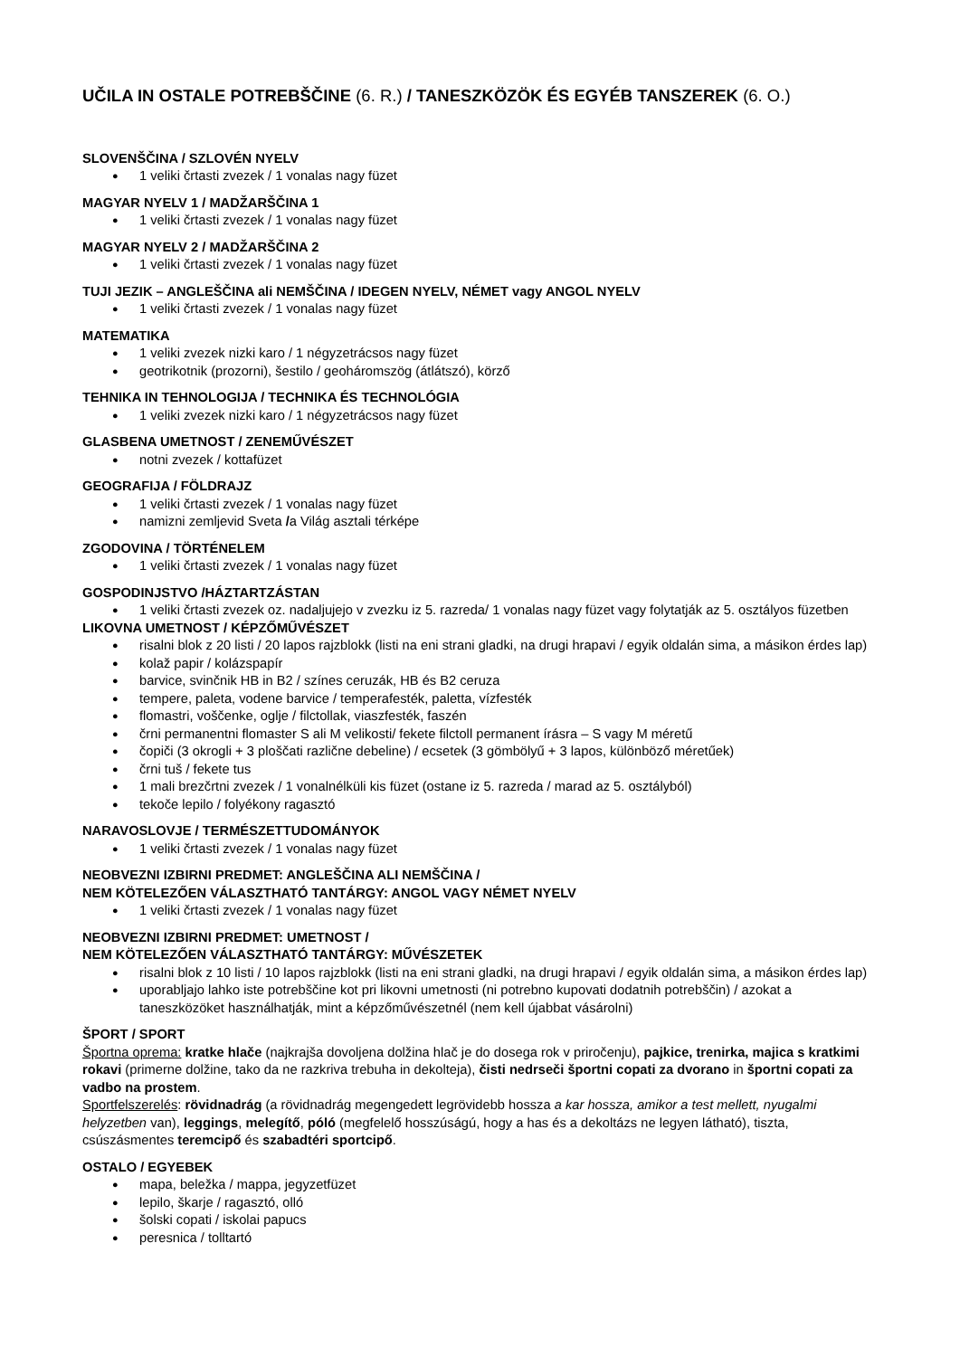UČILA IN OSTALE POTREBŠČINE (6. R.) / TANESZKÖZÖK ÉS EGYÉB TANSZEREK (6. O.)
SLOVENŠČINA / SZLOVÉN NYELV
1 veliki črtasti zvezek / 1 vonalas nagy füzet
MAGYAR NYELV 1 / MADŽARŠČINA 1
1 veliki črtasti zvezek / 1 vonalas nagy füzet
MAGYAR NYELV 2 / MADŽARŠČINA 2
1 veliki črtasti zvezek / 1 vonalas nagy füzet
TUJI JEZIK – ANGLEŠČINA ali NEMŠČINA / IDEGEN NYELV, NÉMET vagy ANGOL NYELV
1 veliki črtasti zvezek / 1 vonalas nagy füzet
MATEMATIKA
1 veliki zvezek nizki karo / 1 négyzetrácsos nagy füzet
geotrikotnik (prozorni), šestilo / geoháromszög (átlátszó), körző
TEHNIKA IN TEHNOLOGIJA / TECHNIKA ÉS TECHNOLÓGIA
1 veliki zvezek nizki karo / 1 négyzetrácsos nagy füzet
GLASBENA UMETNOST / ZENEMŰVÉSZET
notni zvezek / kottafüzet
GEOGRAFIJA / FÖLDRAJZ
1 veliki črtasti zvezek / 1 vonalas nagy füzet
namizni zemljevid Sveta /a Világ asztali térképe
ZGODOVINA / TÖRTÉNELEM
1 veliki črtasti zvezek / 1 vonalas nagy füzet
GOSPODINJSTVO /HÁZTARTZÁSTAN
1 veliki črtasti zvezek oz. nadaljujejo v zvezku iz 5. razreda/ 1 vonalas nagy füzet vagy folytatják az 5. osztályos füzetben
LIKOVNA UMETNOST / KÉPZŐMŰVÉSZET
risalni blok z 20 listi / 20 lapos rajzblokk (listi na eni strani gladki, na drugi hrapavi / egyik oldalán sima, a másikon érdes lap)
kolaž papir / kolázspapír
barvice, svinčnik HB in B2 / színes ceruzák, HB és B2 ceruza
tempere, paleta, vodene barvice / temperafesték, paletta, vízfesték
flomastri, voščenke, oglje / filctollak, viaszfesték, faszén
črni permanentni flomaster S ali M velikosti/ fekete filctoll permanent írásra – S vagy M méretű
čopiči (3 okrogli + 3 ploščati različne debeline) / ecsetek (3 gömbölyű + 3 lapos, különböző méretűek)
črni tuš / fekete tus
1 mali brezčrtni zvezek / 1 vonalnélküli kis füzet (ostane iz 5. razreda / marad az 5. osztályból)
tekoče lepilo / folyékony ragasztó
NARAVOSLOVJE / TERMÉSZETTUDOMÁNYOK
1 veliki črtasti zvezek / 1 vonalas nagy füzet
NEOBVEZNI IZBIRNI PREDMET: ANGLEŠČINA ALI NEMŠČINA /
NEM KÖTELEZŐEN VÁLASZTHATÓ TANTÁRGY: ANGOL VAGY NÉMET NYELV
1 veliki črtasti zvezek / 1 vonalas nagy füzet
NEOBVEZNI IZBIRNI PREDMET: UMETNOST /
NEM KÖTELEZŐEN VÁLASZTHATÓ TANTÁRGY: MŰVÉSZETEK
risalni blok z 10 listi / 10 lapos rajzblokk (listi na eni strani gladki, na drugi hrapavi / egyik oldalán sima, a másikon érdes lap)
uporabljajo lahko iste potrebščine kot pri likovni umetnosti (ni potrebno kupovati dodatnih potrebščin) / azokat a taneszközöket használhatják, mint a képzőművészetnél (nem kell újabbat vásárolni)
ŠPORT / SPORT
Športna oprema: kratke hlače (najkrajša dovoljena dolžina hlač je do dosega rok v pri­ročenju), pajkice, trenirka, majica s kratkimi rokavi (primerne dolžine, tako da ne razkriva trebuha in dekolteja), čisti nedrseči športni copati za dvorano in športni copati za vadbo na prostem.
Sportfelszerelés: rövidnadrág (a rövidnadrág megengedett legrövidebb hossza a kar hossza, amikor a test mellett, nyugalmi helyzetben van), leggings, melegítő, póló (megfelelő hosszúságú, hogy a has és a dekoltázs ne legyen látható), tiszta, csúszásmentes teremcipő és szabadtéri sportcipő.
OSTALO / EGYEBEK
mapa, beležka / mappa, jegyzetfüzet
lepilo, škarje / ragasztó, olló
šolski copati / iskolai papucs
peresnica / tolltartó